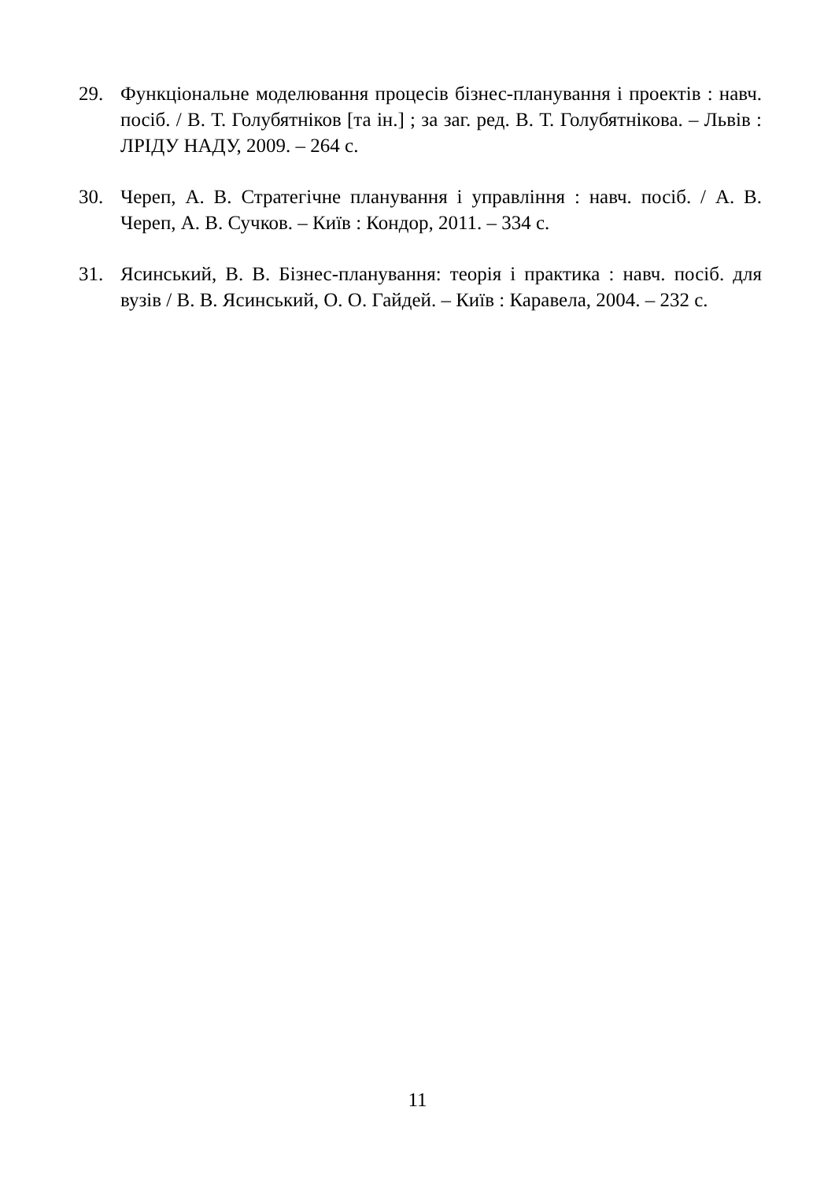29. Функціональне моделювання процесів бізнес-планування і проектів : навч. посіб. / В. Т. Голубятніков [та ін.] ; за заг. ред. В. Т. Голубятнікова. – Львів : ЛРІДУ НАДУ, 2009. – 264 с.
30. Череп, А. В. Стратегічне планування і управління : навч. посіб. / А. В. Череп, А. В. Сучков. – Київ : Кондор, 2011. – 334 с.
31. Ясинський, В. В. Бізнес-планування: теорія і практика : навч. посіб. для вузів / В. В. Ясинський, О. О. Гайдей. – Київ : Каравела, 2004. – 232 с.
11